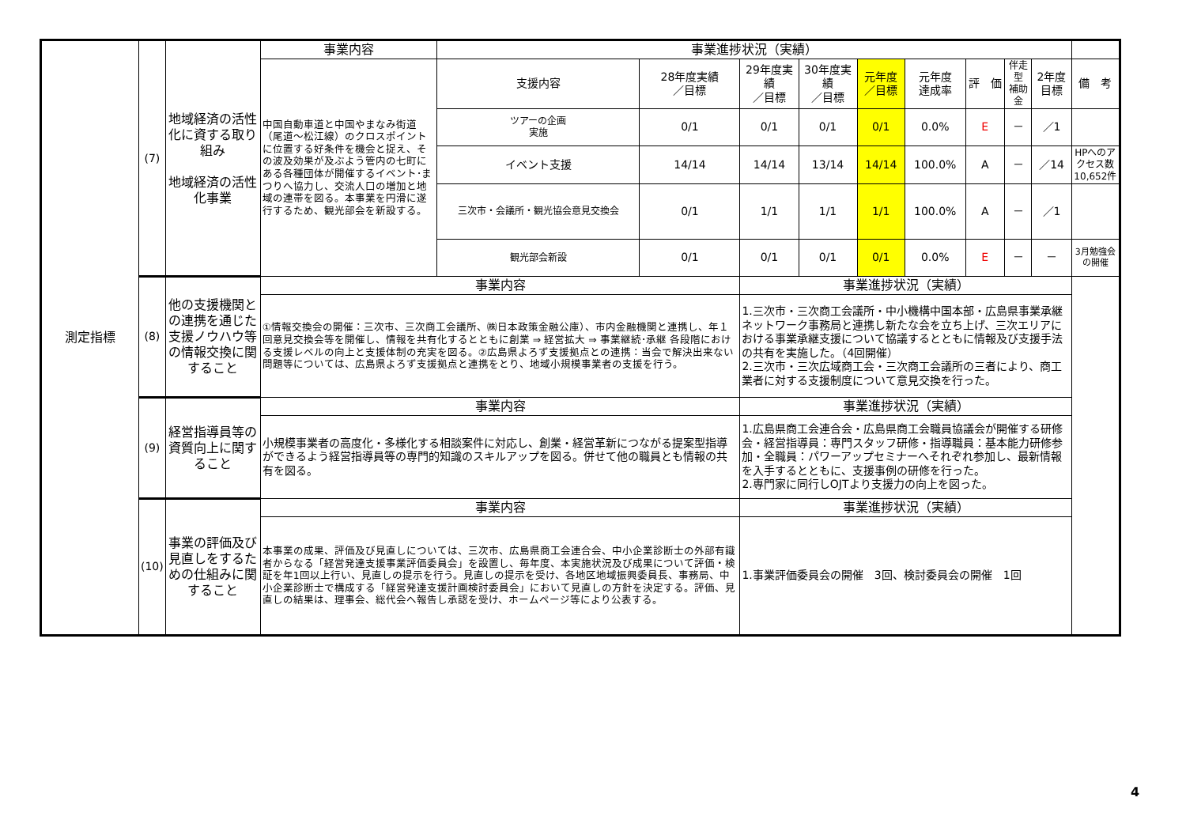| 測定指標 | (7) | 地域経済の活性化に資する取り組み 地域経済の活性化事業 | 事業内容 | 事業進捗状況（実績） | | | | | | | | | |
| | | | 中国自動車道と中国やまなみ街道（尾道～松江線）のクロスポイントに位置する好条件を機会と捉え、その波及効果が及ぶよう管内の七町にある各種団体が開催するイベント･まつりへ協力し、交流人口の増加と地域の連帯を図る。本事業を円滑に遂行するため、観光部会を新設する。 | 支援内容 | 28年度実績 ／目標 | 29年度実績 ／目標 | 30年度実績 ／目標 | 元年度 ／目標 | 元年度 達成率 | 評 価 | 伴走型 補助金 | 2年度目標 | 備 考 |
| | | | | ツアーの企画 実施 | 0/1 | 0/1 | 0/1 | 0/1 | 0.0% | E | － | ／1 | |
| | | | | イベント支援 | 14/14 | 14/14 | 13/14 | 14/14 | 100.0% | A | － | ／14 | HPへのアクセス数10,652件 |
| | | | | 三次市・会議所・観光協会意見交換会 | 0/1 | 1/1 | 1/1 | 1/1 | 100.0% | A | － | ／1 | |
| | | | | 観光部会新設 | 0/1 | 0/1 | 0/1 | 0/1 | 0.0% | E | － | － | 3月勉強会の開催 |
| | (8) | 他の支援機関との連携を通じた支援ノウハウ等の情報交換に関すること | 事業内容 | | | 事業進捗状況（実績） | | | | | | | |
| | | | ①情報交換会の開催：三次市、三次商工会議所、㈱日本政策金融公庫）、市内金融機関と連携し、年１回意見交換会等を開催し、情報を共有化するとともに創業 ⇒ 経営拡大 ⇒ 事業継続･承継 各段階における支援レベルの向上と支援体制の充実を図る。②広島県よろず支援拠点との連携：当会で解決出来ない問題等については、広島県よろず支援拠点と連携をとり、地域小規模事業者の支援を行う。 | | | 1.三次市・三次商工会議所・中小機構中国本部・広島県事業承継ネットワーク事務局と連携し新たな会を立ち上げ、三次エリアにおける事業承継支援について協議するとともに情報及び支援手法の共有を実施した。（4回開催） 2.三次市・三次広域商工会・三次商工会議所の三者により、商工業者に対する支援制度について意見交換を行った。 | | | | | | | |
| | (9) | 経営指導員等の資質向上に関すること | 事業内容 | | | 事業進捗状況（実績） | | | | | | | |
| | | | 小規模事業者の高度化・多様化する相談案件に対応し、創業・経営革新につながる提案型指導ができるよう経営指導員等の専門的知識のスキルアップを図る。併せて他の職員とも情報の共有を図る。 | | | 1.広島県商工会連合会・広島県商工会職員協議会が開催する研修会・経営指導員：専門スタッフ研修・指導職員：基本能力研修参加・全職員：パワーアップセミナーへそれぞれ参加し、最新情報を入手するとともに、支援事例の研修を行った。 2.専門家に同行しOJTより支援力の向上を図った。 | | | | | | | |
| | (10) | 事業の評価及び見直しをするための仕組みに関すること | 事業内容 | | | 事業進捗状況（実績） | | | | | | | |
| | | | 本事業の成果、評価及び見直しについては、三次市、広島県商工会連合会、中小企業診断士の外部有識者からなる「経営発達支援事業評価委員会」を設置し、毎年度、本実施状況及び成果について評価・検証を年1回以上行い、見直しの提示を行う。見直しの提示を受け、各地区地域振興委員長、事務局、中小企業診断士で構成する「経営発達支援計画検討委員会」において見直しの方針を決定する。評価、見直しの結果は、理事会、総代会へ報告し承認を受け、ホームページ等により公表する。 | | | 1.事業評価委員会の開催 3回、検討委員会の開催 1回 | | | | | | | |
4